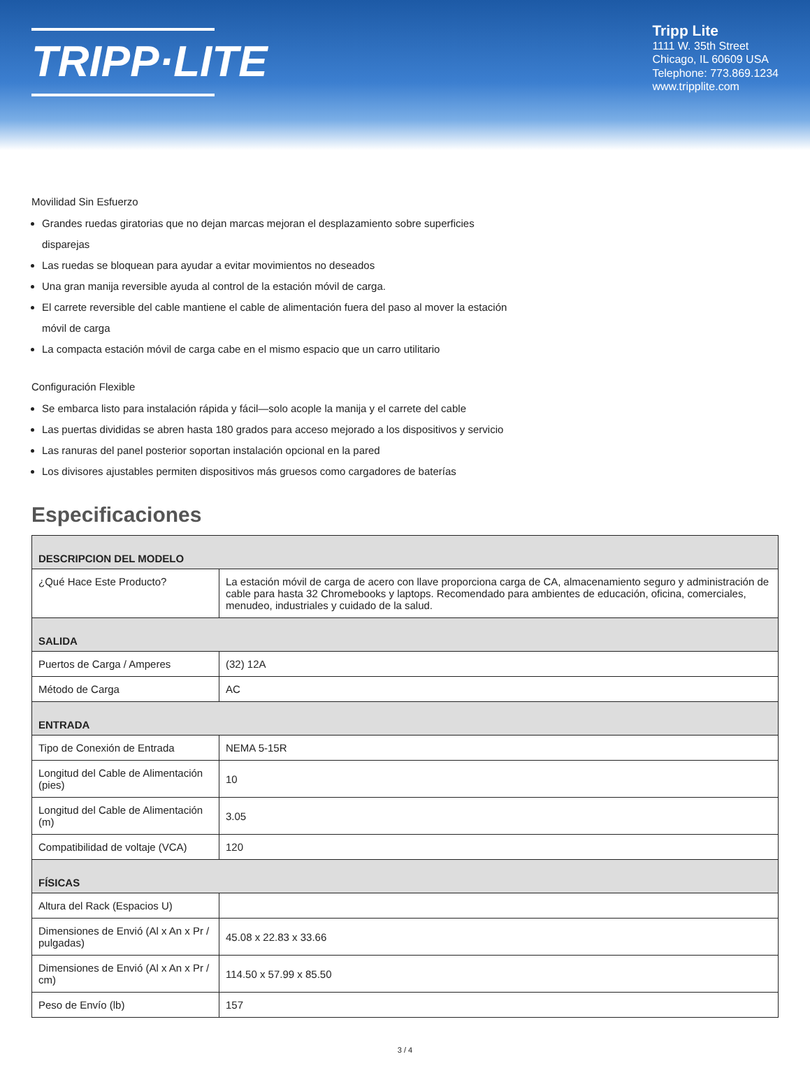TRIPP·LITE
Tripp Lite
1111 W. 35th Street
Chicago, IL 60609 USA
Telephone: 773.869.1234
www.tripplite.com
Movilidad Sin Esfuerzo
Grandes ruedas giratorias que no dejan marcas mejoran el desplazamiento sobre superficies
disparejas
Las ruedas se bloquean para ayudar a evitar movimientos no deseados
Una gran manija reversible ayuda al control de la estación móvil de carga.
El carrete reversible del cable mantiene el cable de alimentación fuera del paso al mover la estación
móvil de carga
La compacta estación móvil de carga cabe en el mismo espacio que un carro utilitario
Configuración Flexible
Se embarca listo para instalación rápida y fácil—solo acople la manija y el carrete del cable
Las puertas divididas se abren hasta 180 grados para acceso mejorado a los dispositivos y servicio
Las ranuras del panel posterior soportan instalación opcional en la pared
Los divisores ajustables permiten dispositivos más gruesos como cargadores de baterías
Especificaciones
| DESCRIPCION DEL MODELO | |
| --- | --- |
| ¿Qué Hace Este Producto? | La estación móvil de carga de acero con llave proporciona carga de CA, almacenamiento seguro y administración de cable para hasta 32 Chromebooks y laptops. Recomendado para ambientes de educación, oficina, comerciales, menudeo, industriales y cuidado de la salud. |
| SALIDA | |
| Puertos de Carga / Amperes | (32) 12A |
| Método de Carga | AC |
| ENTRADA | |
| Tipo de Conexión de Entrada | NEMA 5-15R |
| Longitud del Cable de Alimentación (pies) | 10 |
| Longitud del Cable de Alimentación (m) | 3.05 |
| Compatibilidad de voltaje (VCA) | 120 |
| FÍSICAS | |
| Altura del Rack (Espacios U) | |
| Dimensiones de Envió (Al x An x Pr / pulgadas) | 45.08 x 22.83 x 33.66 |
| Dimensiones de Envió (Al x An x Pr / cm) | 114.50 x 57.99 x 85.50 |
| Peso de Envío (lb) | 157 |
3 / 4